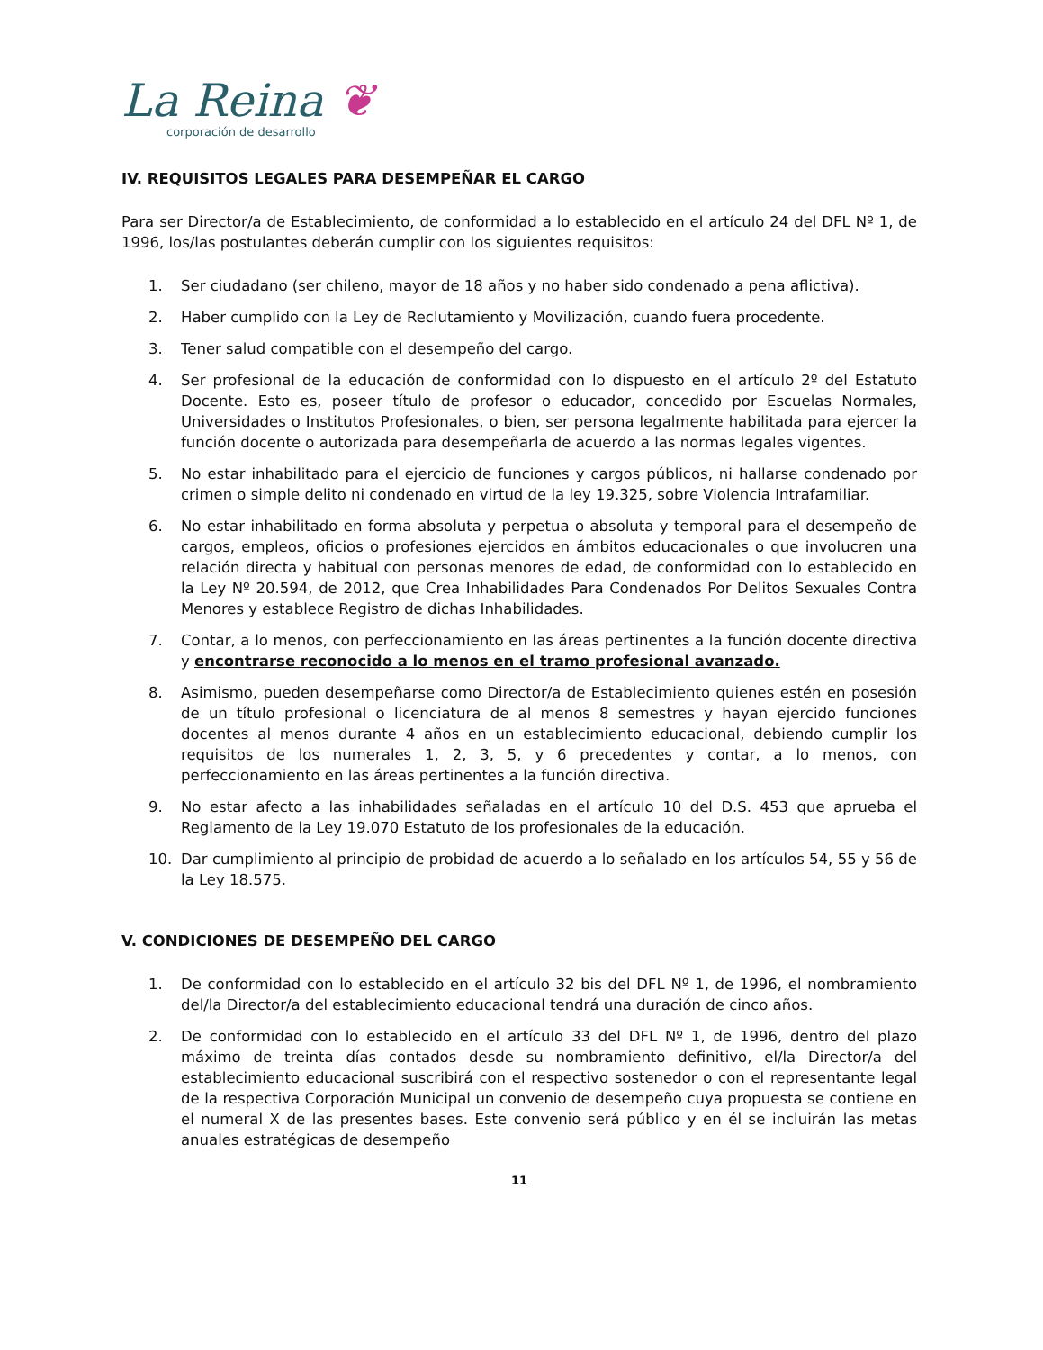La Reina ❦
corporación de desarrollo
IV. REQUISITOS LEGALES PARA DESEMPEÑAR EL CARGO
Para ser Director/a de Establecimiento, de conformidad a lo establecido en el artículo 24 del DFL Nº 1, de 1996, los/las postulantes deberán cumplir con los siguientes requisitos:
1. Ser ciudadano (ser chileno, mayor de 18 años y no haber sido condenado a pena aflictiva).
2. Haber cumplido con la Ley de Reclutamiento y Movilización, cuando fuera procedente.
3. Tener salud compatible con el desempeño del cargo.
4. Ser profesional de la educación de conformidad con lo dispuesto en el artículo 2º del Estatuto Docente. Esto es, poseer título de profesor o educador, concedido por Escuelas Normales, Universidades o Institutos Profesionales, o bien, ser persona legalmente habilitada para ejercer la función docente o autorizada para desempeñarla de acuerdo a las normas legales vigentes.
5. No estar inhabilitado para el ejercicio de funciones y cargos públicos, ni hallarse condenado por crimen o simple delito ni condenado en virtud de la ley 19.325, sobre Violencia Intrafamiliar.
6. No estar inhabilitado en forma absoluta y perpetua o absoluta y temporal para el desempeño de cargos, empleos, oficios o profesiones ejercidos en ámbitos educacionales o que involucren una relación directa y habitual con personas menores de edad, de conformidad con lo establecido en la Ley Nº 20.594, de 2012, que Crea Inhabilidades Para Condenados Por Delitos Sexuales Contra Menores y establece Registro de dichas Inhabilidades.
7. Contar, a lo menos, con perfeccionamiento en las áreas pertinentes a la función docente directiva y encontrarse reconocido a lo menos en el tramo profesional avanzado.
8. Asimismo, pueden desempeñarse como Director/a de Establecimiento quienes estén en posesión de un título profesional o licenciatura de al menos 8 semestres y hayan ejercido funciones docentes al menos durante 4 años en un establecimiento educacional, debiendo cumplir los requisitos de los numerales 1, 2, 3, 5, y 6 precedentes y contar, a lo menos, con perfeccionamiento en las áreas pertinentes a la función directiva.
9. No estar afecto a las inhabilidades señaladas en el artículo 10 del D.S. 453 que aprueba el Reglamento de la Ley 19.070 Estatuto de los profesionales de la educación.
10. Dar cumplimiento al principio de probidad de acuerdo a lo señalado en los artículos 54, 55 y 56 de la Ley 18.575.
V. CONDICIONES DE DESEMPEÑO DEL CARGO
1. De conformidad con lo establecido en el artículo 32 bis del DFL Nº 1, de 1996, el nombramiento del/la Director/a del establecimiento educacional tendrá una duración de cinco años.
2. De conformidad con lo establecido en el artículo 33 del DFL Nº 1, de 1996, dentro del plazo máximo de treinta días contados desde su nombramiento definitivo, el/la Director/a del establecimiento educacional suscribirá con el respectivo sostenedor o con el representante legal de la respectiva Corporación Municipal un convenio de desempeño cuya propuesta se contiene en el numeral X de las presentes bases. Este convenio será público y en él se incluirán las metas anuales estratégicas de desempeño
11